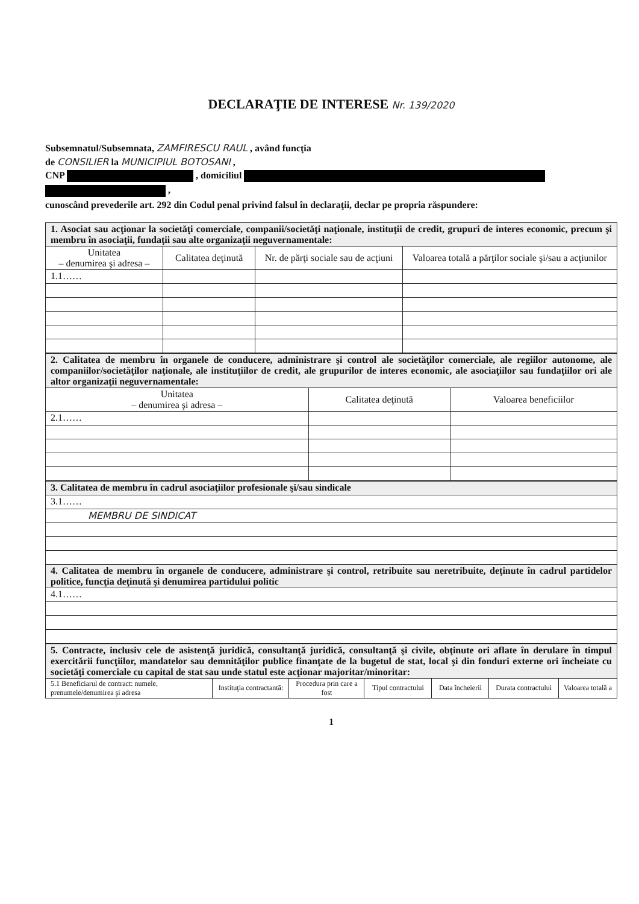DECLARAŢIE DE INTERESE Nr. 139/2020
Subsemnatul/Subsemnata, ZAMFIRESCU RAUL , având funcţia
de CONSILIER la MUNICIPIUL BOTOSANI ,
CNP , domiciliul
,
cunoscând prevederile art. 292 din Codul penal privind falsul în declaraţii, declar pe propria răspundere:
| 1. Asociat sau acţionar la societăţi comerciale, companii/societăţi naţionale, instituţii de credit, grupuri de interes economic, precum şi membru în asociaţii, fundaţii sau alte organizaţii neguvernamentale: | | | |
| Unitatea – denumirea şi adresa – | Calitatea deţinută | Nr. de părţi sociale sau de acţiuni | Valoarea totală a părţilor sociale şi/sau a acţiunilor |
| 1.1…… | | | |
| 2. Calitatea de membru în organele de conducere, administrare şi control ale societăţilor comerciale, ale regiilor autonome, ale companiilor/societăţilor naţionale, ale instituţiilor de credit, ale grupurilor de interes economic, ale asociaţiilor sau fundaţiilor ori ale altor organizaţii neguvernamentale: | | |
| Unitatea – denumirea şi adresa – | Calitatea deţinută | Valoarea beneficiilor |
| 2.1…… | | |
| 3. Calitatea de membru în cadrul asociaţiilor profesionale şi/sau sindicale |
| 3.1…… |
| MEMBRU DE SINDICAT |
| 4. Calitatea de membru în organele de conducere, administrare şi control, retribuite sau neretribuite, deţinute în cadrul partidelor politice, funcţia deţinută şi denumirea partidului politic |
| 4.1…… |
| 5. Contracte, inclusiv cele de asistenţă juridică, consultanţă juridică, consultanţă şi civile, obţinute ori aflate în derulare în timpul exercitării funcţiilor, mandatelor sau demnităţilor publice finanţate de la bugetul de stat, local şi din fonduri externe ori încheiate cu societăţi comerciale cu capital de stat sau unde statul este acţionar majoritar/minoritar: | | | | | | |
| 5.1 Beneficiarul de contract: numele, prenumele/denumirea şi adresa | Instituţia contractantă: | Procedura prin care a fost | Tipul contractului | Data încheierii | Durata contractului | Valoarea totală a |
1